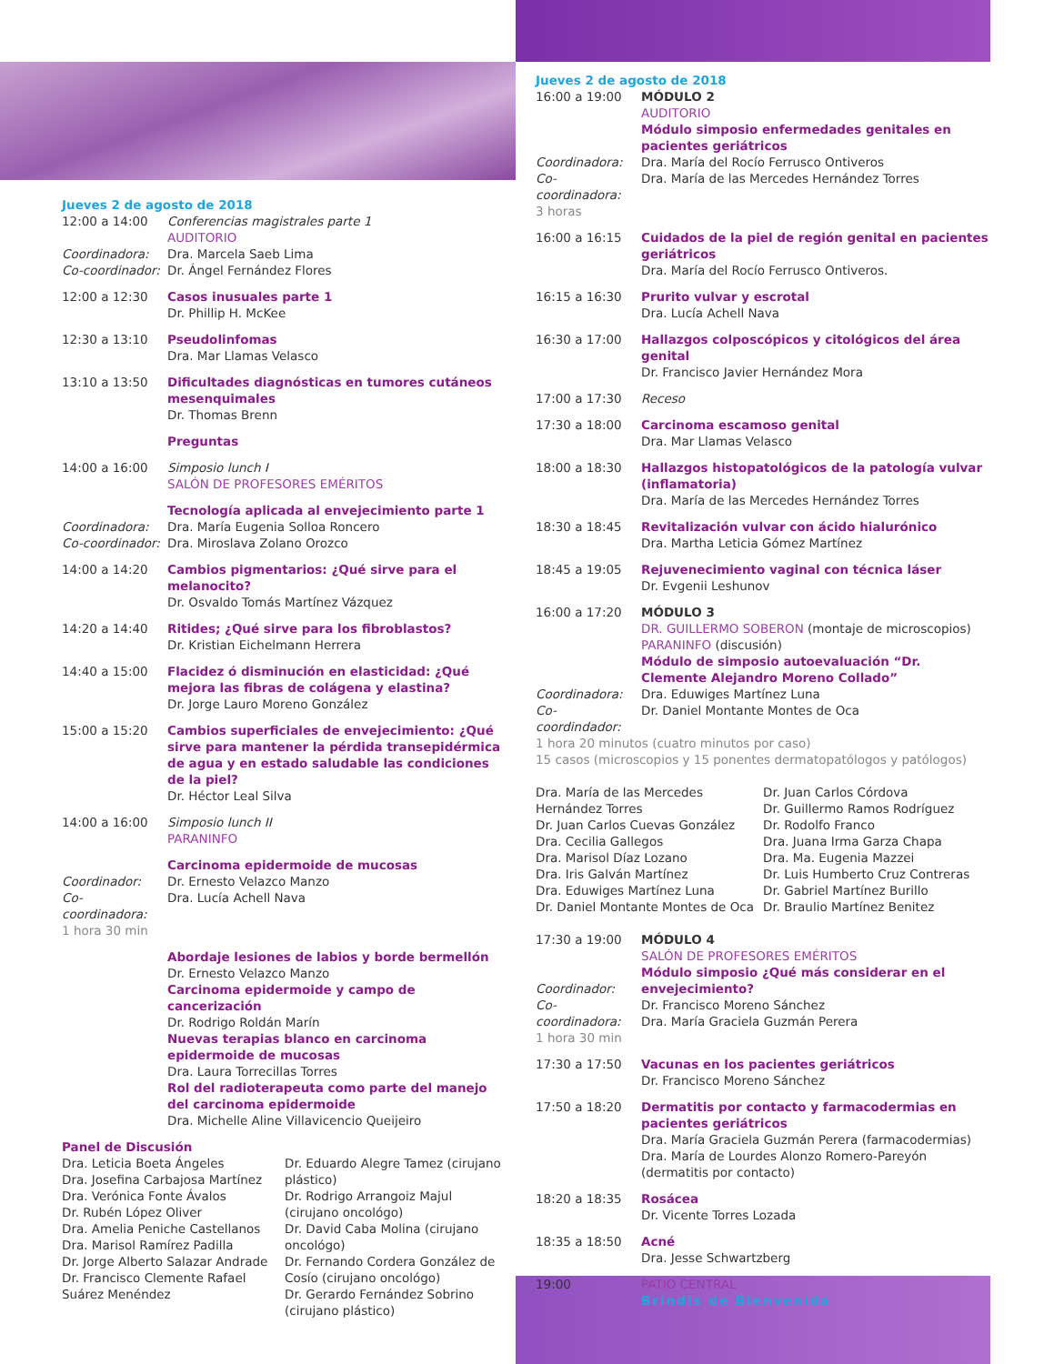Jueves 2 de agosto de 2018
12:00 a 14:00
Coordinadora:
Co-coordinador:
Conferencias magistrales parte 1
AUDITORIO
Dra. Marcela Saeb Lima
Dr. Ángel Fernández Flores
12:00 a 12:30 Casos inusuales parte 1
Dr. Phillip H. McKee
12:30 a 13:10 Pseudolinfomas
Dra. Mar Llamas Velasco
13:10 a 13:50 Dificultades diagnósticas en tumores cutáneos mesenquimales
Dr. Thomas Brenn
Preguntas
14:00 a 16:00 Simposio lunch I
SALÓN DE PROFESORES EMÉRITOS
Coordinadora:
Co-coordinador:
Tecnología aplicada al envejecimiento parte 1
Dra. María Eugenia Solloa Roncero
Dra. Miroslava Zolano Orozco
14:00 a 14:20 Cambios pigmentarios: ¿Qué sirve para el melanocito?
Dr. Osvaldo Tomás Martínez Vázquez
14:20 a 14:40 Ritides; ¿Qué sirve para los fibroblastos?
Dr. Kristian Eichelmann Herrera
14:40 a 15:00 Flacidez ó disminución en elasticidad: ¿Qué mejora las fibras de colágena y elastina?
Dr. Jorge Lauro Moreno González
15:00 a 15:20 Cambios superficiales de envejecimiento: ¿Qué sirve para mantener la pérdida transepidérmica de agua y en estado saludable las condiciones de la piel?
Dr. Héctor Leal Silva
14:00 a 16:00 Simposio lunch II
PARANINFO
Coordinador:
Co-coordinadora:
1 hora 30 min
Carcinoma epidermoide de mucosas
Dr. Ernesto Velazco Manzo
Dra. Lucía Achell Nava
Abordaje lesiones de labios y borde bermellón
Dr. Ernesto Velazco Manzo
Carcinoma epidermoide y campo de cancerización
Dr. Rodrigo Roldán Marín
Nuevas terapias blanco en carcinoma epidermoide de mucosas
Dra. Laura Torrecillas Torres
Rol del radioterapeuta como parte del manejo del carcinoma epidermoide
Dra. Michelle Aline Villavicencio Queijeiro
Panel de Discusión
Dra. Leticia Boeta Ángeles
Dra. Josefina Carbajosa Martínez
Dra. Verónica Fonte Ávalos
Dr. Rubén López Oliver
Dra. Amelia Peniche Castellanos
Dra. Marisol Ramírez Padilla
Dr. Jorge Alberto Salazar Andrade
Dr. Francisco Clemente Rafael Suárez Menéndez
Dr. Eduardo Alegre Tamez (cirujano plástico)
Dr. Rodrigo Arrangoiz Majul (cirujano oncológo)
Dr. David Caba Molina (cirujano oncológo)
Dr. Fernando Cordera González de Cosío (cirujano oncológo)
Dr. Gerardo Fernández Sobrino (cirujano plástico)
Jueves 2 de agosto de 2018
16:00 a 19:00
Coordinadora:
Co-coordinadora:
3 horas
MÓDULO 2
AUDITORIO
Módulo simposio enfermedades genitales en pacientes geriátricos
Dra. María del Rocío Ferrusco Ontiveros
Dra. María de las Mercedes Hernández Torres
16:00 a 16:15 Cuidados de la piel de región genital en pacientes geriátricos
Dra. María del Rocío Ferrusco Ontiveros.
16:15 a 16:30 Prurito vulvar y escrotal
Dra. Lucía Achell Nava
16:30 a 17:00 Hallazgos colposcópicos y citológicos del área genital
Dr. Francisco Javier Hernández Mora
17:00 a 17:30 Receso
17:30 a 18:00 Carcinoma escamoso genital
Dra. Mar Llamas Velasco
18:00 a 18:30 Hallazgos histopatológicos de la patología vulvar (inflamatoria)
Dra. María de las Mercedes Hernández Torres
18:30 a 18:45 Revitalización vulvar con ácido hialurónico
Dra. Martha Leticia Gómez Martínez
18:45 a 19:05 Rejuvenecimiento vaginal con técnica láser
Dr. Evgenii Leshunov
16:00 a 17:20
Coordinadora:
Co-coordindador:
MÓDULO 3
DR. GUILLERMO SOBERON (montaje de microscopios)
PARANINFO (discusión)
Módulo de simposio autoevaluación “Dr. Clemente Alejandro Moreno Collado”
Dra. Eduwiges Martínez Luna
Dr. Daniel Montante Montes de Oca
1 hora 20 minutos (cuatro minutos por caso)
15 casos (microscopios y 15 ponentes dermatopatólogos y patólogos)
Dra. María de las Mercedes Hernández Torres
Dr. Juan Carlos Cuevas González
Dra. Cecilia Gallegos
Dra. Marisol Díaz Lozano
Dra. Iris Galván Martínez
Dra. Eduwiges Martínez Luna
Dr. Daniel Montante Montes de Oca
Dr. Juan Carlos Córdova
Dr. Guillermo Ramos Rodríguez
Dr. Rodolfo Franco
Dra. Juana Irma Garza Chapa
Dra. Ma. Eugenia Mazzei
Dr. Luis Humberto Cruz Contreras
Dr. Gabriel Martínez Burillo
Dr. Braulio Martínez Benitez
17:30 a 19:00
Coordinador:
Co-coordinadora:
1 hora 30 min
MÓDULO 4
SALÓN DE PROFESORES EMÉRITOS
Módulo simposio ¿Qué más considerar en el envejecimiento?
Dr. Francisco Moreno Sánchez
Dra. María Graciela Guzmán Perera
17:30 a 17:50 Vacunas en los pacientes geriátricos
Dr. Francisco Moreno Sánchez
17:50 a 18:20 Dermatitis por contacto y farmacodermias en pacientes geriátricos
Dra. María Graciela Guzmán Perera (farmacodermias)
Dra. María de Lourdes Alonzo Romero-Pareyón (dermatitis por contacto)
18:20 a 18:35 Rosácea
Dr. Vicente Torres Lozada
18:35 a 18:50 Acné
Dra. Jesse Schwartzberg
19:00 PATIO CENTRAL
Brindis de Bienvenida